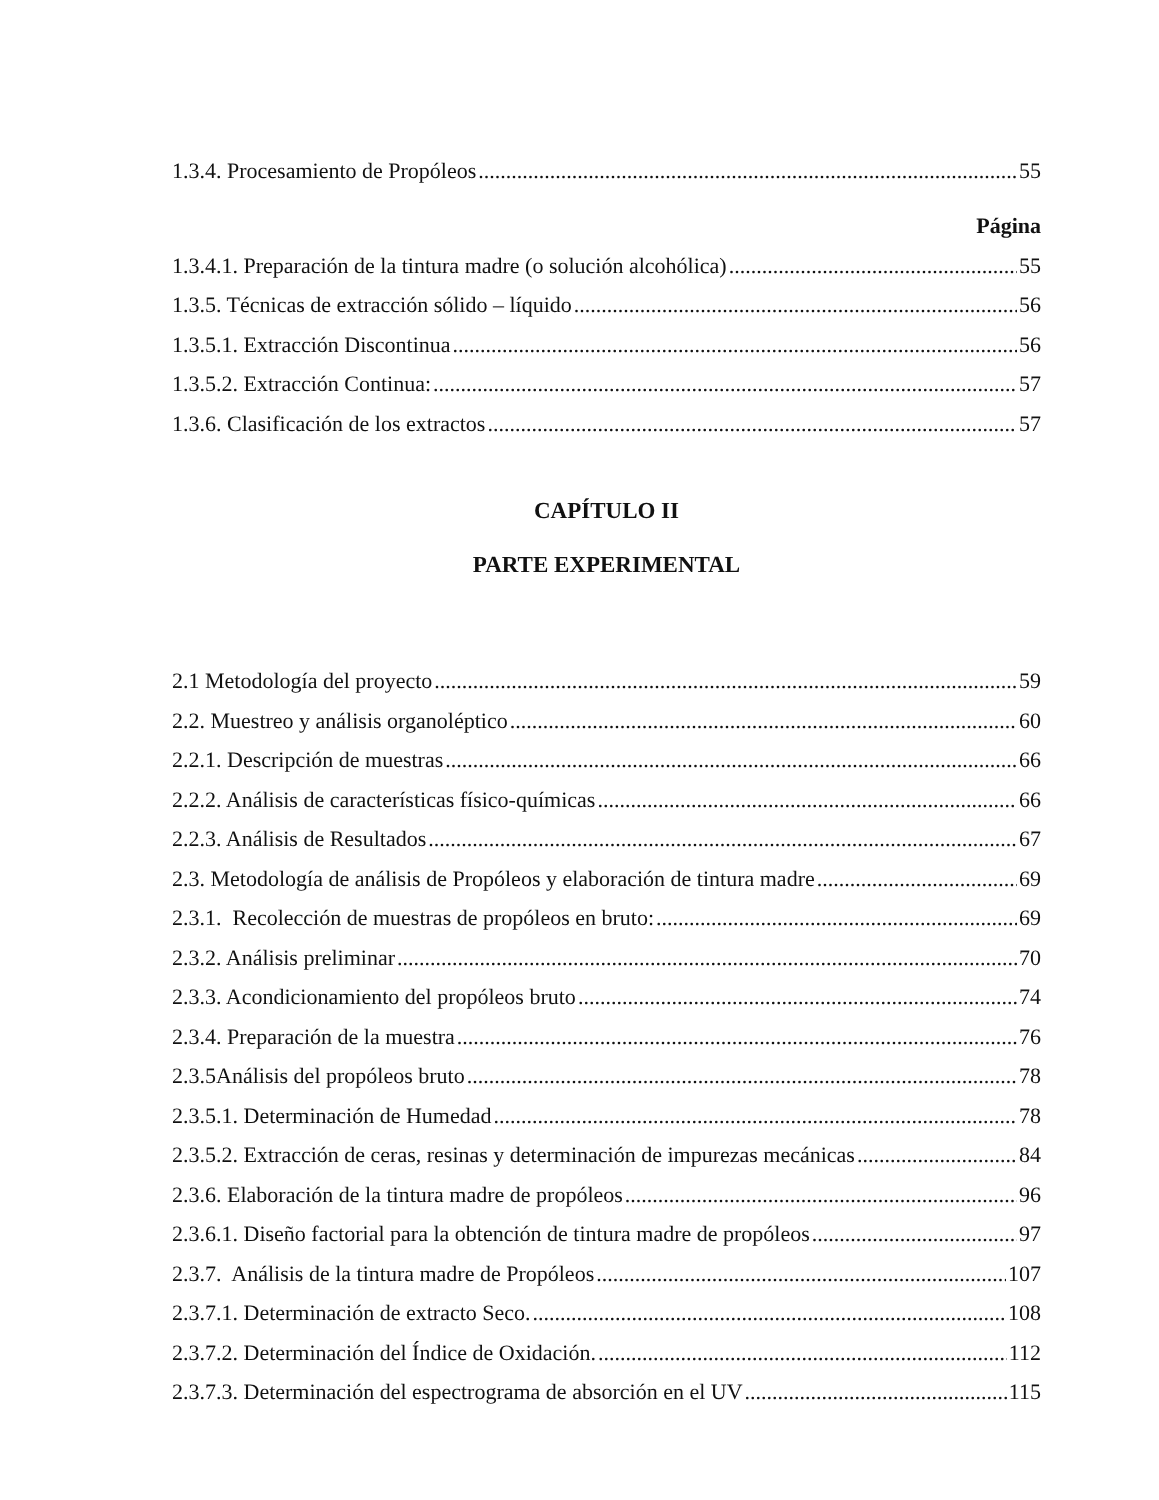1.3.4. Procesamiento de Propóleos 55
Página
1.3.4.1. Preparación de la tintura madre (o solución alcohólica) 55
1.3.5. Técnicas de extracción sólido – líquido 56
1.3.5.1. Extracción Discontinua 56
1.3.5.2. Extracción Continua: 57
1.3.6. Clasificación de los extractos 57
CAPÍTULO II
PARTE EXPERIMENTAL
2.1 Metodología del proyecto 59
2.2. Muestreo y análisis organoléptico 60
2.2.1. Descripción de muestras 66
2.2.2. Análisis de características físico-químicas 66
2.2.3. Análisis de Resultados 67
2.3. Metodología de análisis de Propóleos y elaboración de tintura madre 69
2.3.1. Recolección de muestras de propóleos en bruto: 69
2.3.2. Análisis preliminar 70
2.3.3. Acondicionamiento del propóleos bruto 74
2.3.4. Preparación de la muestra 76
2.3.5Análisis del propóleos bruto 78
2.3.5.1. Determinación de Humedad 78
2.3.5.2. Extracción de ceras, resinas y determinación de impurezas mecánicas 84
2.3.6. Elaboración de la tintura madre de propóleos 96
2.3.6.1. Diseño factorial para la obtención de tintura madre de propóleos 97
2.3.7. Análisis de la tintura madre de Propóleos 107
2.3.7.1. Determinación de extracto Seco. 108
2.3.7.2. Determinación del Índice de Oxidación. 112
2.3.7.3. Determinación del espectrograma de absorción en el UV 115